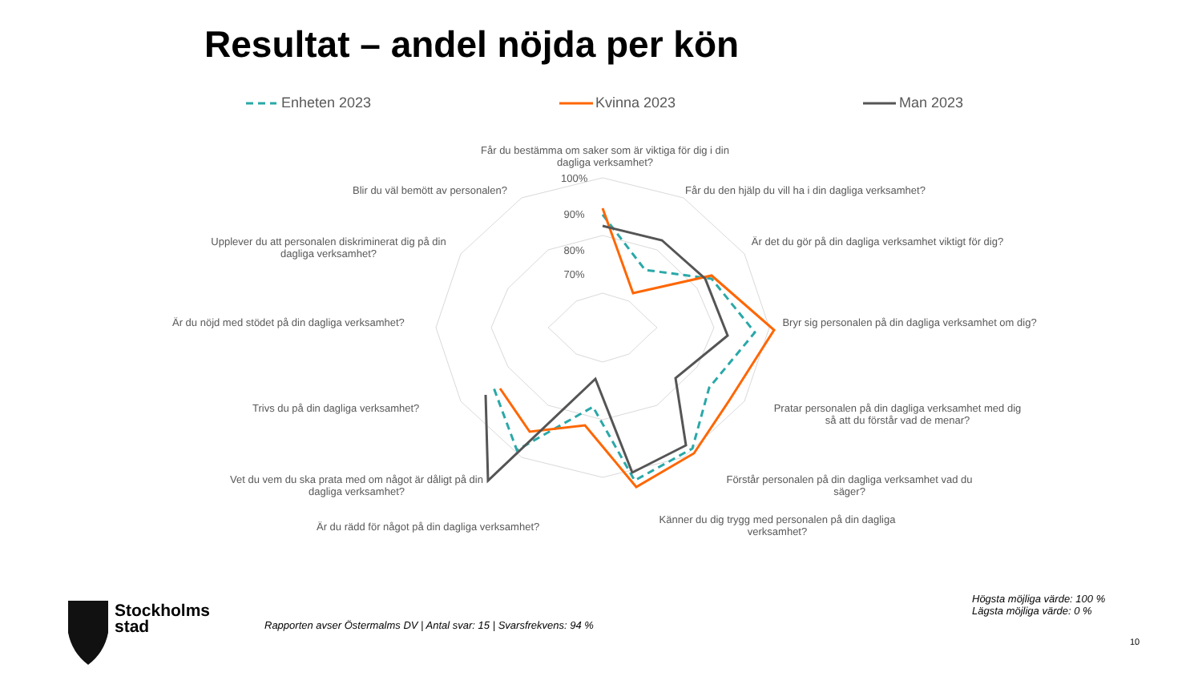Resultat – andel nöjda per kön
Enheten 2023 Kvinna 2023 Man 2023
Får du bestämma om saker som är viktiga för dig i din dagliga verksamhet?
100%
90%
80%
70%
Får du den hjälp du vill ha i din dagliga verksamhet?
Är det du gör på din dagliga verksamhet viktigt för dig?
Bryr sig personalen på din dagliga verksamhet om dig?
Pratar personalen på din dagliga verksamhet med dig så att du förstår vad de menar?
Förstår personalen på din dagliga verksamhet vad du säger?
Känner du dig trygg med personalen på din dagliga verksamhet?
Är du rädd för något på din dagliga verksamhet?
Vet du vem du ska prata med om något är dåligt på din dagliga verksamhet?
Trivs du på din dagliga verksamhet?
Är du nöjd med stödet på din dagliga verksamhet?
Upplever du att personalen diskriminerat dig på din dagliga verksamhet?
Blir du väl bemött av personalen?
Stockholms
stad
Rapporten avser Östermalms DV | Antal svar: 15 | Svarsfrekvens: 94 %
Högsta möjliga värde: 100 %
Lägsta möjliga värde: 0 %
10